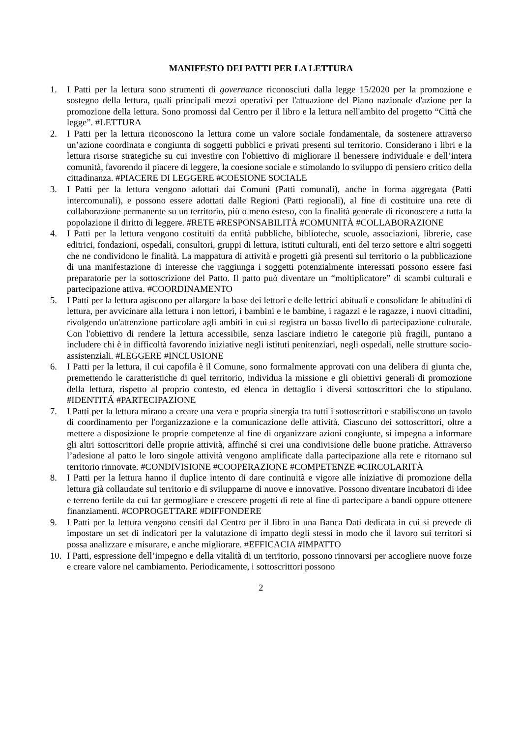MANIFESTO DEI PATTI PER LA LETTURA
1. I Patti per la lettura sono strumenti di governance riconosciuti dalla legge 15/2020 per la promozione e sostegno della lettura, quali principali mezzi operativi per l'attuazione del Piano nazionale d'azione per la promozione della lettura. Sono promossi dal Centro per il libro e la lettura nell'ambito del progetto “Città che legge”. #LETTURA
2. I Patti per la lettura riconoscono la lettura come un valore sociale fondamentale, da sostenere attraverso un’azione coordinata e congiunta di soggetti pubblici e privati presenti sul territorio. Considerano i libri e la lettura risorse strategiche su cui investire con l'obiettivo di migliorare il benessere individuale e dell’intera comunità, favorendo il piacere di leggere, la coesione sociale e stimolando lo sviluppo di pensiero critico della cittadinanza. #PIACERE DI LEGGERE #COESIONE SOCIALE
3. I Patti per la lettura vengono adottati dai Comuni (Patti comunali), anche in forma aggregata (Patti intercomunali), e possono essere adottati dalle Regioni (Patti regionali), al fine di costituire una rete di collaborazione permanente su un territorio, più o meno esteso, con la finalità generale di riconoscere a tutta la popolazione il diritto di leggere. #RETE #RESPONSABILITÀ #COMUNITÀ #COLLABORAZIONE
4. I Patti per la lettura vengono costituiti da entità pubbliche, biblioteche, scuole, associazioni, librerie, case editrici, fondazioni, ospedali, consultori, gruppi di lettura, istituti culturali, enti del terzo settore e altri soggetti che ne condividono le finalità. La mappatura di attività e progetti già presenti sul territorio o la pubblicazione di una manifestazione di interesse che raggiunga i soggetti potenzialmente interessati possono essere fasi preparatorie per la sottoscrizione del Patto. Il patto può diventare un “moltiplicatore” di scambi culturali e partecipazione attiva. #COORDINAMENTO
5. I Patti per la lettura agiscono per allargare la base dei lettori e delle lettrici abituali e consolidare le abitudini di lettura, per avvicinare alla lettura i non lettori, i bambini e le bambine, i ragazzi e le ragazze, i nuovi cittadini, rivolgendo un'attenzione particolare agli ambiti in cui si registra un basso livello di partecipazione culturale. Con l'obiettivo di rendere la lettura accessibile, senza lasciare indietro le categorie più fragili, puntano a includere chi è in difficoltà favorendo iniziative negli istituti penitenziari, negli ospedali, nelle strutture socio-assistenziali. #LEGGERE #INCLUSIONE
6. I Patti per la lettura, il cui capofila è il Comune, sono formalmente approvati con una delibera di giunta che, premettendo le caratteristiche di quel territorio, individua la missione e gli obiettivi generali di promozione della lettura, rispetto al proprio contesto, ed elenca in dettaglio i diversi sottoscrittori che lo stipulano. #IDENTITÁ #PARTECIPAZIONE
7. I Patti per la lettura mirano a creare una vera e propria sinergia tra tutti i sottoscrittori e stabiliscono un tavolo di coordinamento per l'organizzazione e la comunicazione delle attività. Ciascuno dei sottoscrittori, oltre a mettere a disposizione le proprie competenze al fine di organizzare azioni congiunte, si impegna a informare gli altri sottoscrittori delle proprie attività, affinché si crei una condivisione delle buone pratiche. Attraverso l’adesione al patto le loro singole attività vengono amplificate dalla partecipazione alla rete e ritornano sul territorio rinnovate. #CONDIVISIONE #COOPERAZIONE #COMPETENZE #CIRCOLARITÀ
8. I Patti per la lettura hanno il duplice intento di dare continuità e vigore alle iniziative di promozione della lettura già collaudate sul territorio e di svilupparne di nuove e innovative. Possono diventare incubatori di idee e terreno fertile da cui far germogliare e crescere progetti di rete al fine di partecipare a bandi oppure ottenere finanziamenti. #COPROGETTARE #DIFFONDERE
9. I Patti per la lettura vengono censiti dal Centro per il libro in una Banca Dati dedicata in cui si prevede di impostare un set di indicatori per la valutazione di impatto degli stessi in modo che il lavoro sui territori si possa analizzare e misurare, e anche migliorare. #EFFICACIA #IMPATTO
10. I Patti, espressione dell’impegno e della vitalità di un territorio, possono rinnovarsi per accogliere nuove forze e creare valore nel cambiamento. Periodicamente, i sottoscrittori possono
2